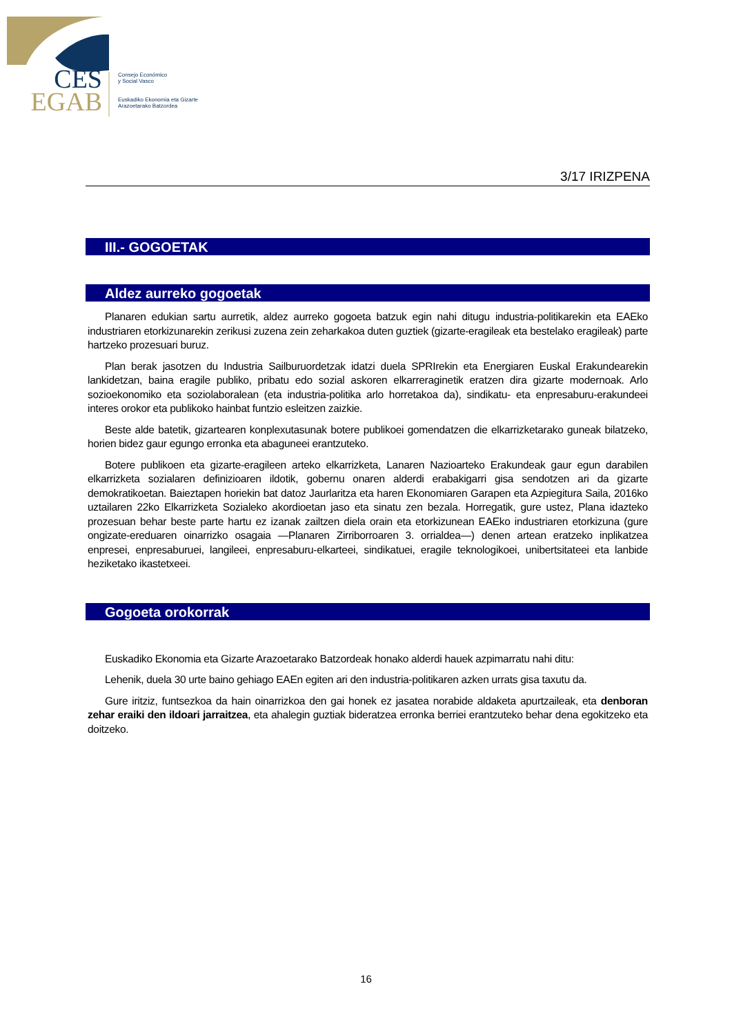CES
EGAB
Consejo Económico
y Social Vasco
Euskadiko Ekonomia eta Gizarte
Arazoetarako Batzordea
3/17 IRIZPENA
III.- GOGOETAK
Aldez aurreko gogoetak
Planaren edukian sartu aurretik, aldez aurreko gogoeta batzuk egin nahi ditugu industria-politikarekin eta EAEko industriaren etorkizunarekin zerikusi zuzena zein zeharkakoa duten guztiek (gizarte-eragileak eta bestelako eragileak) parte hartzeko prozesuari buruz.
Plan berak jasotzen du Industria Sailburuordetzak idatzi duela SPRIrekin eta Energiaren Euskal Erakundearekin lankidetzan, baina eragile publiko, pribatu edo sozial askoren elkarreraginetik eratzen dira gizarte modernoak. Arlo sozioekonomiko eta soziolaboralean (eta industria-politika arlo horretakoa da), sindikatu- eta enpresaburu-erakundeei interes orokor eta publikoko hainbat funtzio esleitzen zaizkie.
Beste alde batetik, gizartearen konplexutasunak botere publikoei gomendatzen die elkarrizketarako guneak bilatzeko, horien bidez gaur egungo erronka eta abaguneei erantzuteko.
Botere publikoen eta gizarte-eragileen arteko elkarrizketa, Lanaren Nazioarteko Erakundeak gaur egun darabilen elkarrizketa sozialaren definizioaren ildotik, gobernu onaren alderdi erabakigarri gisa sendotzen ari da gizarte demokratikoetan. Baieztapen horiekin bat datoz Jaurlaritza eta haren Ekonomiaren Garapen eta Azpiegitura Saila, 2016ko uztailaren 22ko Elkarrizketa Sozialeko akordioetan jaso eta sinatu zen bezala. Horregatik, gure ustez, Plana idazteko prozesuan behar beste parte hartu ez izanak zailtzen diela orain eta etorkizunean EAEko industriaren etorkizuna (gure ongizate-ereduaren oinarrizko osagaia —Planaren Zirriborroaren 3. orrialdea—) denen artean eratzeko inplikatzea enpresei, enpresaburuei, langileei, enpresaburu-elkarteei, sindikatuei, eragile teknologikoei, unibertsitateei eta lanbide heziketako ikastetxeei.
Gogoeta orokorrak
Euskadiko Ekonomia eta Gizarte Arazoetarako Batzordeak honako alderdi hauek azpimarratu nahi ditu:
Lehenik, duela 30 urte baino gehiago EAEn egiten ari den industria-politikaren azken urrats gisa taxutu da.
Gure iritziz, funtsezkoa da hain oinarrizkoa den gai honek ez jasatea norabide aldaketa apurtzaileak, eta denboran zehar eraiki den ildoari jarraitzea, eta ahalegin guztiak bideratzea erronka berriei erantzuteko behar dena egokitzeko eta doitzeko.
16